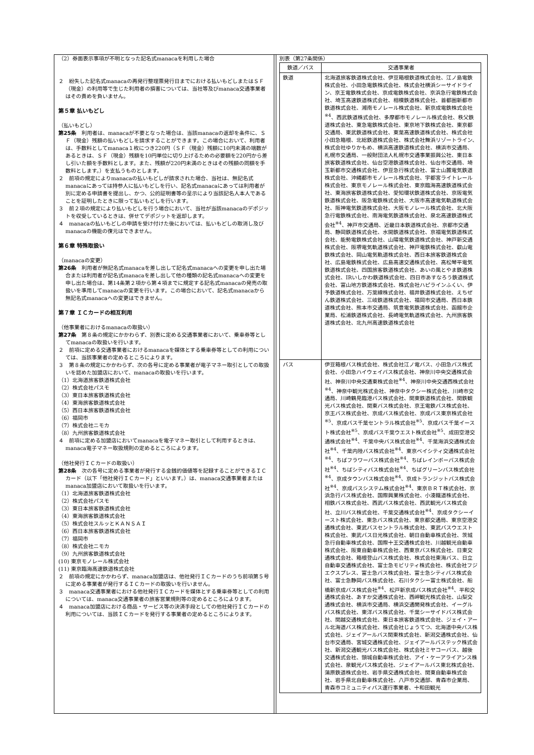（2）券面表示事項が不明となった記名式manacaを利用した場合
２　紛失した記名式manacaの再発行整理票発行日までにおける払いもどしまたはＳＦ（現金）の利用等で生じた利用者の損害については、当社等及びmanaca交通事業者はその責めを負いません。
第５章 払いもどし
（払いもどし）
第25条　利用者は、manacaが不要となった場合は、当該manacaの返却を条件に、ＳＦ（現金）残額の払いもどしを請求することができます。この場合において、利用者は、手数料としてmanaca１枚につき220円（ＳＦ（現金）残額に10円未満の端数があるときは、ＳＦ（現金）残額を10円単位に切り上げるための必要額を220円から差し引いた額を手数料とします。また、残額が220円未満のときはその残額の同額を手数料とします。）を支払うものとします。
２　前項の規定によりmanacaの払いもどしが請求された場合、当社は、無記名式manacaにあっては持参人に払いもどしを行い、記名式manacaにあっては利用者が別に定める申請書を提出し、かつ、公的証明書等の呈示により当該記名人本人であることを証明したときに限って払いもどしを行います。
３　前２項の規定により払いもどしを行う場合において、当社が当該manacaのデポジットを収受しているときは、併せてデポジットを返却します。
４　manacaの払いもどしの申請を受け付けた後においては、払いもどしの取消し及びmanacaの機能の復元はできません。
第６章 特殊取扱い
（manacaの変更）
第26条　利用者が無記名式manacaを差し出して記名式manacaへの変更を申し出た場合または利用者が記名式manacaを差し出して他の種類の記名式manacaへの変更を申し出た場合は、第14条第２項から第４項までに規定する記名式manacaの発売の取扱いを準用してmanacaの変更を行います。この場合において、記名式manacaから無記名式manacaへの変更はできません。
第７章 ＩＣカードの相互利用
（他事業者におけるmanacaの取扱い）
第27条　第８条の規定にかかわらず、別表に定める交通事業者において、乗車券等としてmanacaの取扱いを行います。
２　前項に定める交通事業者におけるmanacaを媒体とする乗車券等としての利用については、当該事業者の定めるところによります。
３　第８条の規定にかかわらず、次の各号に定める事業者が電子マネー取引としての取扱いを認めた加盟店において、manacaの取扱いを行います。
（1）北海道旅客鉄道株式会社
（2）株式会社パスモ
（3）東日本旅客鉄道株式会社
（4）東海旅客鉄道株式会社
（5）西日本旅客鉄道株式会社
（6）福岡市
（7）株式会社ニモカ
（8）九州旅客鉄道株式会社
４　前項に定める加盟店においてmanacaを電子マネー取引として利用するときは、manaca電子マネー取扱規則の定めるところによります。
（他社発行ＩＣカードの取扱い）
第28条　次の各号に定める事業者が発行する金銭的価値等を記録することができるＩＣカード（以下「他社発行ＩＣカード」といいます。）は、manaca交通事業者またはmanaca加盟店において取扱いを行います。
（1）北海道旅客鉄道株式会社
（2）株式会社パスモ
（3）東日本旅客鉄道株式会社
（4）東海旅客鉄道株式会社
（5）株式会社スルッとＫＡＮＳＡＩ
（6）西日本旅客鉄道株式会社
（7）福岡市
（8）株式会社ニモカ
（9）九州旅客鉄道株式会社
(10) 東京モノレール株式会社
(11) 東京臨海高速鉄道株式会社
２　前項の規定にかかわらず、manaca加盟店は、他社発行ＩＣカードのうち前項第５号に定める事業者が発行するＩＣカードの取扱いを行いません。
３　manaca交通事業者における他社発行ＩＣカードを媒体とする乗車券等としての利用については、manaca交通事業者の旅客営業規則等の定めるところによります。
４　manaca加盟店における商品・サービス等の決済手段としての他社発行ＩＣカードの利用については、当該ＩＣカードを発行する事業者の定めるところによります。
別表（第27条関係）
| 鉄道／バス | 交通事業者 |
| --- | --- |
| 鉄道 | 北海道旅客鉄道株式会社、伊豆箱根鉄道株式会社、江ノ島電鉄株式会社、小田急電鉄株式会社、株式会社横浜シーサイドライン、京王電鉄株式会社、京成電鉄株式会社、京浜急行電鉄株式会社、埼玉高速鉄道株式会社、相模鉄道株式会社、首都圏新都市鉄道株式会社、湘南モノレール株式会社、新京成電鉄株式会社<sup>※4</sup>、西武鉄道株式会社、多摩都市モノレール株式会社、秩父鉄道株式会社、東急電鉄株式会社、東京地下鉄株式会社、東京都交通局、東武鉄道株式会社、東葉高速鉄道株式会社、株式会社小田急箱根、北総鉄道株式会社、株式会社舞浜リゾートライン、株式会社ゆりかもめ、横浜高速鉄道株式会社、横浜市交通局、札幌市交通局、一般財団法人札幌市交通事業振興公社、東日本旅客鉄道株式会社、仙台空港鉄道株式会社、仙台市交通局、埼玉新都市交通株式会社、伊豆急行株式会社、富士山麓電気鉄道株式会社、沖縄都市モノレール株式会社、宇都宮ライトレール株式会社、東京モノレール株式会社、東京臨海高速鉄道株式会社、東海旅客鉄道株式会社、愛知環状鉄道株式会社、京阪電気鉄道株式会社、阪急電鉄株式会社、大阪市高速電気軌道株式会社、阪神電気鉄道株式会社、大阪モノレール株式会社、北大阪急行電鉄株式会社、南海電気鉄道株式会社、泉北高速鉄道株式会社<sup>※4</sup>、神戸市交通局、近畿日本鉄道株式会社、京都市交通局、静岡鉄道株式会社、水間鉄道株式会社、京福電気鉄道株式会社、能勢電鉄株式会社、山陽電気鉄道株式会社、神戸新交通株式会社、阪堺電気軌道株式会社、神戸電鉄株式会社、叡山電鉄株式会社、岡山電気軌道株式会社、西日本旅客鉄道株式会社、広島電鉄株式会社、広島高速交通株式会社、高松琴平電気鉄道株式会社、四国旅客鉄道株式会社、あいの風とやま鉄道株式会社、IRいしかわ鉄道株式会社、四日市あすなろう鉄道株式会社、富山地方鉄道株式会社、株式会社ハピラインふくい、伊予鉄道株式会社、万葉線株式会社、福井鉄道株式会社、えちぜん鉄道株式会社、三岐鉄道株式会社、福岡市交通局、西日本鉄道株式会社、熊本市交通局、筑豊電気鉄道株式会社、函館市企業局、松浦鉄道株式会社、長崎電気軌道株式会社、九州旅客鉄道株式会社、北九州高速鉄道株式会社 |
| バス | 伊豆箱根バス株式会社、株式会社江ノ電バス、小田急バス株式会社、小田急ハイウェイバス株式会社、神奈川中央交通株式会社、神奈川中央交通東株式会社<sup>※4</sup>、神奈川中央交通西株式会社<sup>※4</sup>、神奈中観光株式会社、神奈中タクシー株式会社、川崎市交通局、川崎鶴見臨港バス株式会社、関東鉄道株式会社、関鉄観光バス株式会社、関東バス株式会社、京王電鉄バス株式会社、京王バス株式会社、京成バス株式会社、京成バス東京株式会社<sup>※5</sup>、京成バス千葉セントラル株式会社<sup>※5</sup>、京成バス千葉イースト株式会社<sup>※5</sup>、京成バス千葉ウエスト株式会社<sup>※5</sup>、成田空港交通株式会社<sup>※4</sup>、千葉中央バス株式会社<sup>※4</sup>、千葉海浜交通株式会社<sup>※4</sup>、千葉内陸バス株式会社<sup>※4</sup>、東京ベイシティ交通株式会社<sup>※4</sup>、ちばフラワーバス株式会社<sup>※4</sup>、ちばレインボーバス株式会社<sup>※4</sup>、ちばシティバス株式会社<sup>※4</sup>、ちばグリーンバス株式会社<sup>※4</sup>、京成タウンバス株式会社<sup>※4</sup>、京成トランジットバス株式会社<sup>※4</sup>、京成バスシステム株式会社<sup>※4</sup>、東京ＢＲＴ株式会社、京浜急行バス株式会社、国際興業株式会社、小湊鐵道株式会社、相鉄バス株式会社、西武バス株式会社、西武観光バス株式会社、立川バス株式会社、千葉交通株式会社<sup>※4</sup>、京成タクシーイースト株式会社、東急バス株式会社、東京都交通局、東京空港交通株式会社、東武バスセントラル株式会社、東武バスウエスト株式会社、東武バス日光株式会社、朝日自動車株式会社、茨城急行自動車株式会社、国際十王交通株式会社、川越観光自動車株式会社、阪東自動車株式会社、西東京バス株式会社、日東交通株式会社、箱根登山バス株式会社、株式会社東海バス、日立自動車交通株式会社、富士急モビリティ株式会社、株式会社フジエクスプレス、富士急バス株式会社、富士急シティバス株式会社、富士急静岡バス株式会社、石川タクシー富士株式会社、船橋新京成バス株式会社<sup>※4</sup>、松戸新京成バス株式会社<sup>※4</sup>、平和交通株式会社、あすか交通株式会社、西岬観光株式会社、山梨交通株式会社、横浜市交通局、横浜交通開発株式会社、イーグルバス株式会社、東洋バス株式会社、千葉シーサイドバス株式会社、関越交通株式会社、東日本旅客鉄道株式会社、ジェイ・アール北海道バス株式会社、株式会社じょうてつ、北海道中央バス株式会社、ジェイアールバス関東株式会社、新潟交通株式会社、仙台市交通局、宮城交通株式会社、ジェイアールバステック株式会社、新潟交通観光バス株式会社、株式会社ミヤコーバス、越後交通株式会社、頸城自動車株式会社、アイ・ケーアライアンス株式会社、泉観光バス株式会社、ジェイアールバス東北株式会社、蒲原鉄道株式会社、岩手県交通株式会社、関東自動車株式会社、岩手県北自動車株式会社、八戸市交通部、青森市企業局、青森市コミュニティバス運行事業者、十和田観光 |